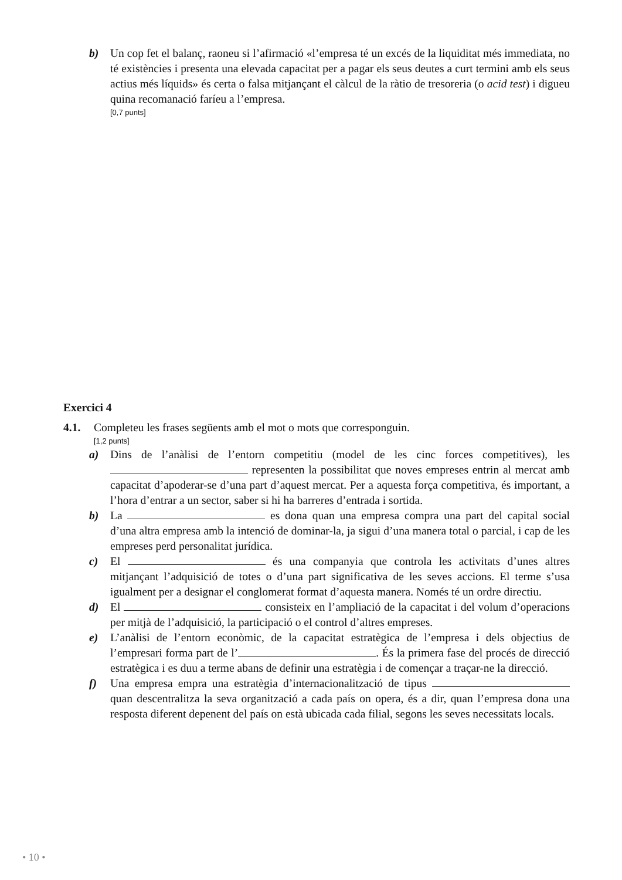b) Un cop fet el balanç, raoneu si l’afirmació «l’empresa té un excés de la liquiditat més immediata, no té existències i presenta una elevada capacitat per a pagar els seus deutes a curt termini amb els seus actius més líquids» és certa o falsa mitjançant el càlcul de la ràtio de tresoreria (o acid test) i digueu quina recomanació faríeu a l’empresa.
[0,7 punts]
Exercici 4
4.1. Completeu les frases següents amb el mot o mots que corresponguin.
[1,2 punts]
a) Dins de l’anàlisi de l’entorn competitiu (model de les cinc forces competitives), les representen la possibilitat que noves empreses entrin al mercat amb capacitat d’apoderar-se d’una part d’aquest mercat. Per a aquesta força competitiva, és important, a l’hora d’entrar a un sector, saber si hi ha barreres d’entrada i sortida.
b) La es dona quan una empresa compra una part del capital social d’una altra empresa amb la intenció de dominar-la, ja sigui d’una manera total o parcial, i cap de les empreses perd personalitat jurídica.
c) El és una companyia que controla les activitats d’unes altres mitjançant l’adquisició de totes o d’una part significativa de les seves accions. El terme s’usa igualment per a designar el conglomerat format d’aquesta manera. Només té un ordre directiu.
d) El consisteix en l’ampliació de la capacitat i del volum d’operacions per mitjà de l’adquisició, la participació o el control d’altres empreses.
e) L’anàlisi de l’entorn econòmic, de la capacitat estratègica de l’empresa i dels objectius de l’empresari forma part de l’ . És la primera fase del procés de direcció estratègica i es duu a terme abans de definir una estratègia i de començar a traçar-ne la direcció.
f) Una empresa empra una estratègia d’internacionalització de tipus quan descentralitza la seva organització a cada país on opera, és a dir, quan l’empresa dona una resposta diferent depenent del país on està ubicada cada filial, segons les seves necessitats locals.
• 10 •